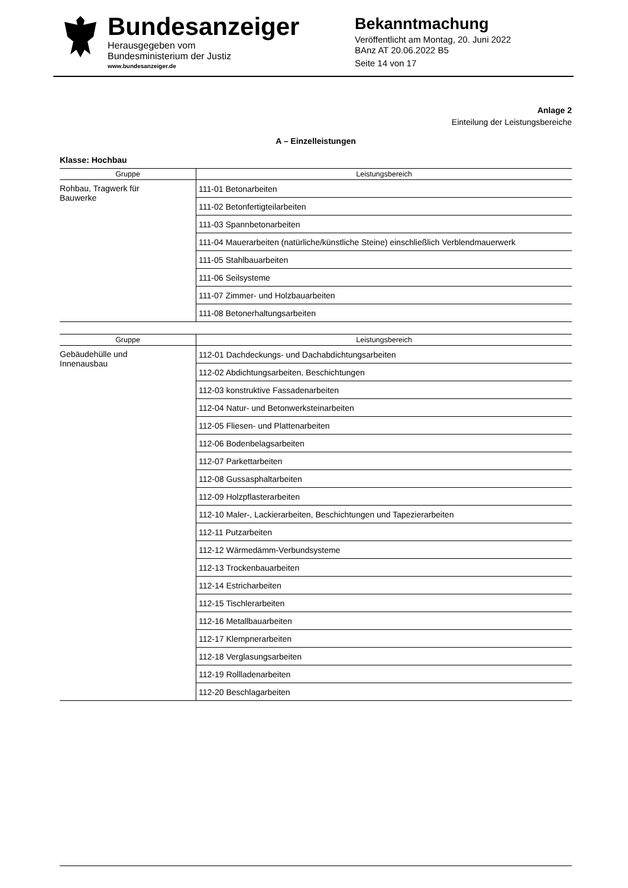Bundesanzeiger
Herausgegeben vom
Bundesministerium der Justiz
www.bundesanzeiger.de
Bekanntmachung
Veröffentlicht am Montag, 20. Juni 2022
BAnz AT 20.06.2022 B5
Seite 14 von 17
Anlage 2
Einteilung der Leistungsbereiche
A – Einzelleistungen
Klasse: Hochbau
| Gruppe | Leistungsbereich |
| --- | --- |
| Rohbau, Tragwerk für Bauwerke | 111-01 Betonarbeiten |
| | 111-02 Betonfertigteilarbeiten |
| | 111-03 Spannbetonarbeiten |
| | 111-04 Mauerarbeiten (natürliche/künstliche Steine) einschließlich Verblendmauerwerk |
| | 111-05 Stahlbauarbeiten |
| | 111-06 Seilsysteme |
| | 111-07 Zimmer- und Holzbauarbeiten |
| | 111-08 Betonerhaltungsarbeiten |
| Gruppe | Leistungsbereich |
| --- | --- |
| Gebäudehülle und Innenausbau | 112-01 Dachdeckungs- und Dachabdichtungsarbeiten |
| | 112-02 Abdichtungsarbeiten, Beschichtungen |
| | 112-03 konstruktive Fassadenarbeiten |
| | 112-04 Natur- und Betonwerksteinarbeiten |
| | 112-05 Fliesen- und Plattenarbeiten |
| | 112-06 Bodenbelagsarbeiten |
| | 112-07 Parkettarbeiten |
| | 112-08 Gussasphaltarbeiten |
| | 112-09 Holzpflasterarbeiten |
| | 112-10 Maler-, Lackierarbeiten, Beschichtungen und Tapezierarbeiten |
| | 112-11 Putzarbeiten |
| | 112-12 Wärmedämm-Verbundsysteme |
| | 112-13 Trockenbauarbeiten |
| | 112-14 Estricharbeiten |
| | 112-15 Tischlerarbeiten |
| | 112-16 Metallbauarbeiten |
| | 112-17 Klempnerarbeiten |
| | 112-18 Verglasungsarbeiten |
| | 112-19 Rollladenarbeiten |
| | 112-20 Beschlagarbeiten |